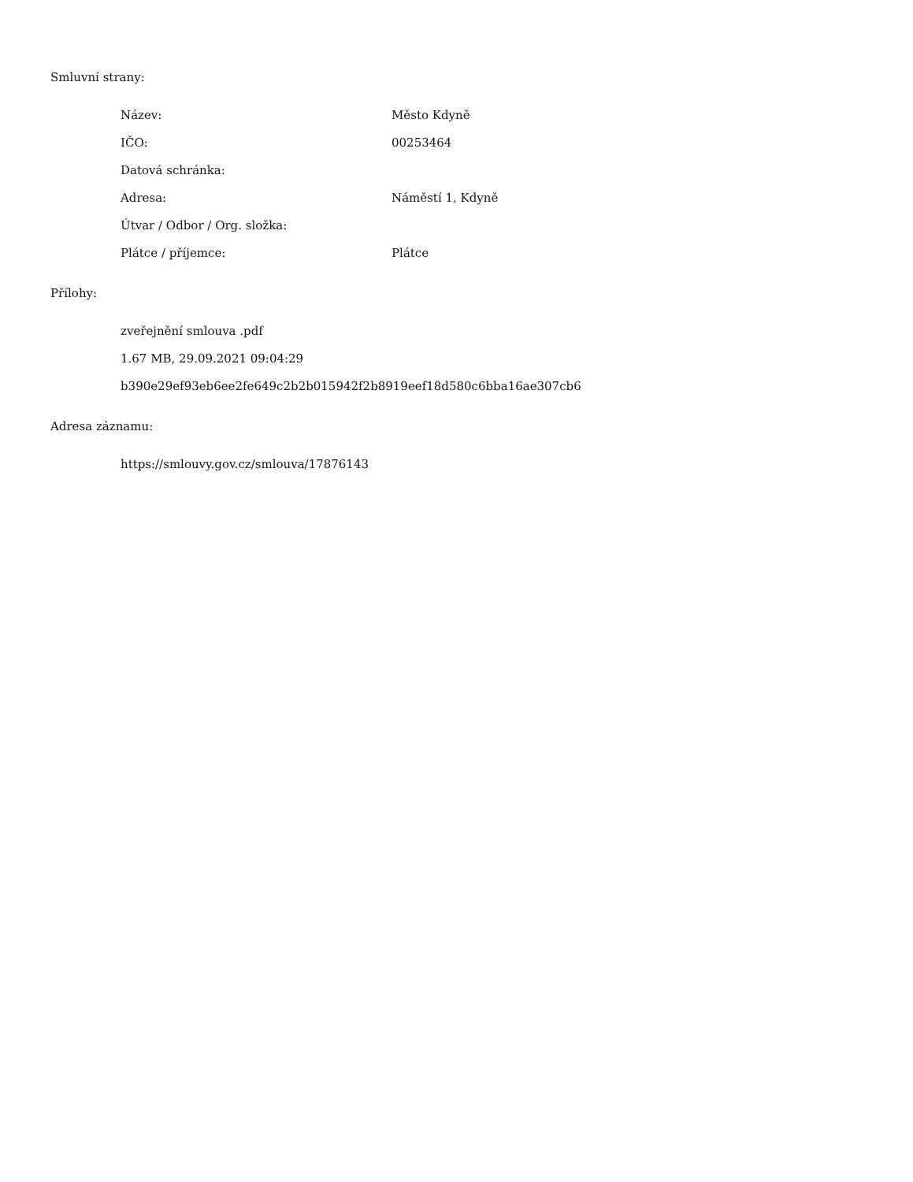Smluvní strany:
Název: Město Kdyně
IČO: 00253464
Datová schránka:
Adresa: Náměstí 1, Kdyně
Útvar / Odbor / Org. složka:
Plátce / příjemce: Plátce
Přílohy:
zveřejnění smlouva .pdf
1.67 MB, 29.09.2021 09:04:29
b390e29ef93eb6ee2fe649c2b2b015942f2b8919eef18d580c6bba16ae307cb6
Adresa záznamu:
https://smlouvy.gov.cz/smlouva/17876143